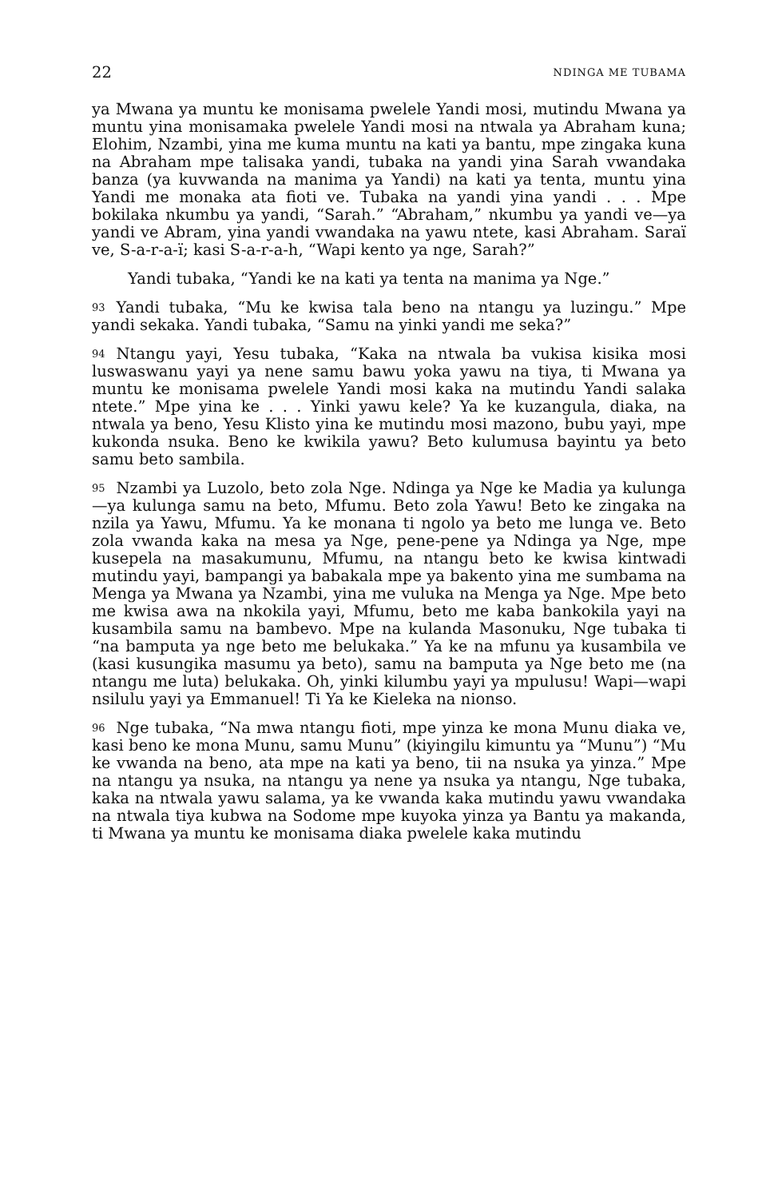22 NDINGA ME TUBAMA
ya Mwana ya muntu ke monisama pwelele Yandi mosi, mutindu Mwana ya muntu yina monisamaka pwelele Yandi mosi na ntwala ya Abraham kuna; Elohim, Nzambi, yina me kuma muntu na kati ya bantu, mpe zingaka kuna na Abraham mpe talisaka yandi, tubaka na yandi yina Sarah vwandaka banza (ya kuvwanda na manima ya Yandi) na kati ya tenta, muntu yina Yandi me monaka ata fioti ve. Tubaka na yandi yina yandi . . . Mpe bokilaka nkumbu ya yandi, “Sarah.” “Abraham,” nkumbu ya yandi ve—ya yandi ve Abram, yina yandi vwandaka na yawu ntete, kasi Abraham. Saraï ve, S-a-r-a-ï; kasi S-a-r-a-h, “Wapi kento ya nge, Sarah?”
Yandi tubaka, “Yandi ke na kati ya tenta na manima ya Nge.”
93 Yandi tubaka, “Mu ke kwisa tala beno na ntangu ya luzingu.” Mpe yandi sekaka. Yandi tubaka, “Samu na yinki yandi me seka?”
94 Ntangu yayi, Yesu tubaka, “Kaka na ntwala ba vukisa kisika mosi luswaswanu yayi ya nene samu bawu yoka yawu na tiya, ti Mwana ya muntu ke monisama pwelele Yandi mosi kaka na mutindu Yandi salaka ntete.” Mpe yina ke . . . Yinki yawu kele? Ya ke kuzangula, diaka, na ntwala ya beno, Yesu Klisto yina ke mutindu mosi mazono, bubu yayi, mpe kukonda nsuka. Beno ke kwikila yawu? Beto kulumusa bayintu ya beto samu beto sambila.
95 Nzambi ya Luzolo, beto zola Nge. Ndinga ya Nge ke Madia ya kulunga—ya kulunga samu na beto, Mfumu. Beto zola Yawu! Beto ke zingaka na nzila ya Yawu, Mfumu. Ya ke monana ti ngolo ya beto me lunga ve. Beto zola vwanda kaka na mesa ya Nge, pene-pene ya Ndinga ya Nge, mpe kusepela na masakumunu, Mfumu, na ntangu beto ke kwisa kintwadi mutindu yayi, bampangi ya babakala mpe ya bakento yina me sumbama na Menga ya Mwana ya Nzambi, yina me vuluka na Menga ya Nge. Mpe beto me kwisa awa na nkokila yayi, Mfumu, beto me kaba bankokila yayi na kusambila samu na bambevo. Mpe na kulanda Masonuku, Nge tubaka ti “na bamputa ya nge beto me belukaka.” Ya ke na mfunu ya kusambila ve (kasi kusungika masumu ya beto), samu na bamputa ya Nge beto me (na ntangu me luta) belukaka. Oh, yinki kilumbu yayi ya mpulusu! Wapi—wapi nsilulu yayi ya Emmanuel! Ti Ya ke Kieleka na nionso.
96 Nge tubaka, “Na mwa ntangu fioti, mpe yinza ke mona Munu diaka ve, kasi beno ke mona Munu, samu Munu” (kiyingilu kimuntu ya “Munu”) “Mu ke vwanda na beno, ata mpe na kati ya beno, tii na nsuka ya yinza.” Mpe na ntangu ya nsuka, na ntangu ya nene ya nsuka ya ntangu, Nge tubaka, kaka na ntwala yawu salama, ya ke vwanda kaka mutindu yawu vwandaka na ntwala tiya kubwa na Sodome mpe kuyoka yinza ya Bantu ya makanda, ti Mwana ya muntu ke monisama diaka pwelele kaka mutindu